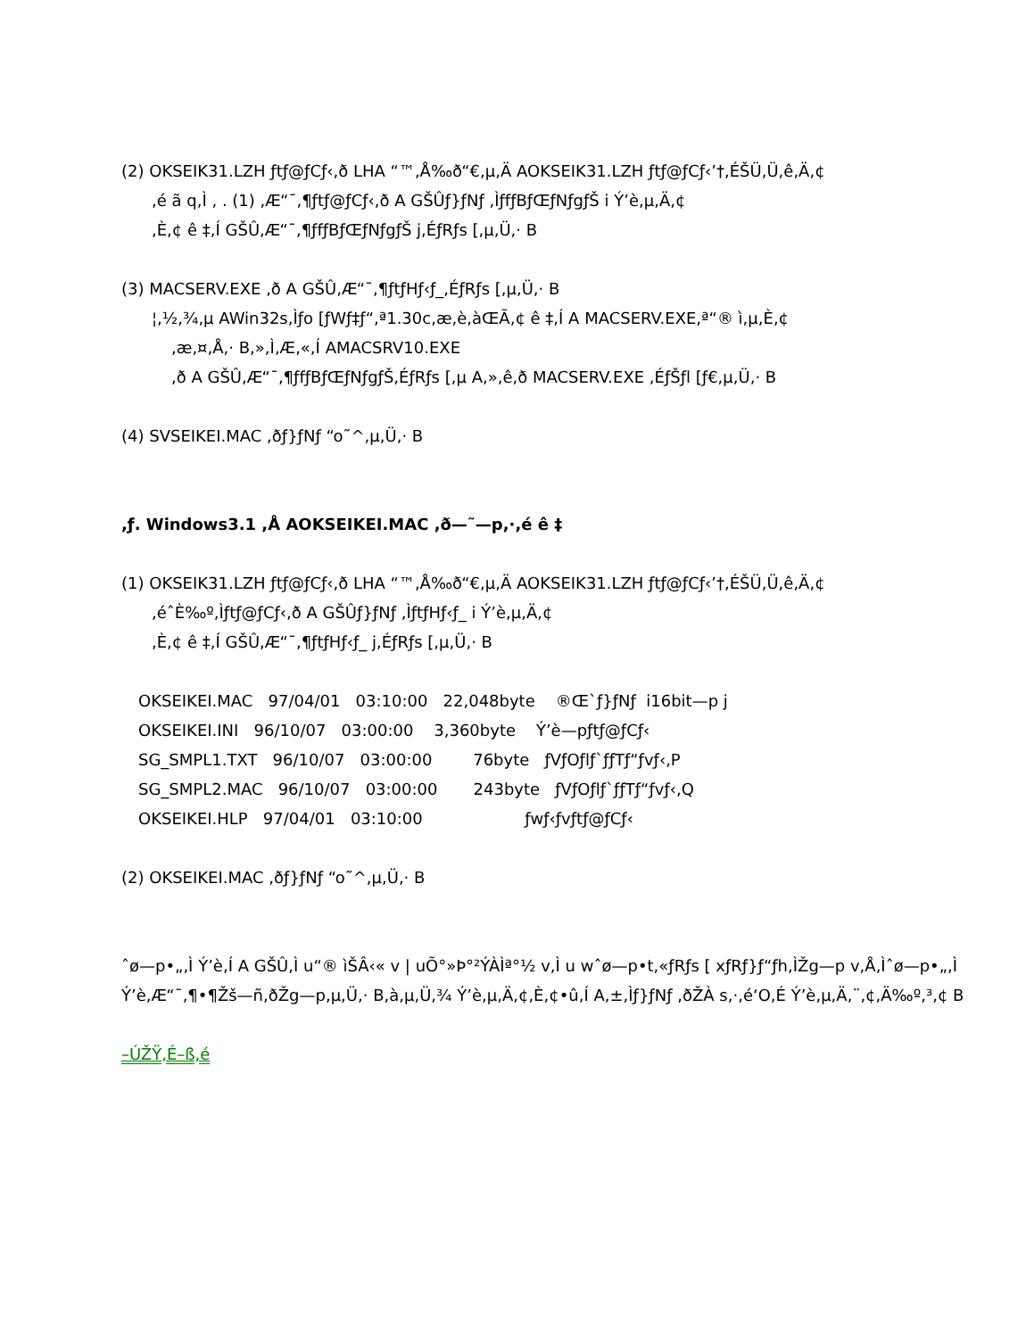(2) OKSEIK31.LZH ƒtƒ@ƒCƒ‹,ð LHA “™,Å‰ð“€,µ,Ä AOKSEIK31.LZH ƒtƒ@ƒCƒ‹’†,ÉŠÜ,Ü,ê,Ä,¢
,é ã q,Ì , . (1) ,Æ“¯,¶ƒtƒ@ƒCƒ‹,ð A GŠÛƒ}ƒNƒ ,ÌƒfƒBƒŒƒNƒgƒŠ i Ý’è,µ,Ä,¢
,È,¢ ê ‡,Í GŠÛ,Æ“¯,¶ƒfƒBƒŒƒNƒgƒŠ j,ÉƒRƒs [,µ,Ü,· B
(3) MACSERV.EXE ,ð A GŠÛ,Æ“¯,¶ƒtƒHƒ‹ƒ_,ÉƒRƒs [,µ,Ü,· B
¦,½,¾,µ AWin32s,Ìƒo [ƒWƒ‡ƒ“,ª1.30c,æ,è,àŒÃ,¢ ê ‡,Í A MACSERV.EXE,ª“® ì,µ,È,¢
,æ,¤,Å,· B,»,Ì,Æ,«,Í AMACSRV10.EXE
,ð A GŠÛ,Æ“¯,¶ƒfƒBƒŒƒNƒgƒŠ,ÉƒRƒs [,µ A,»,ê,ð MACSERV.EXE ,ÉƒŠƒl [ƒ€,µ,Ü,· B
(4) SVSEIKEI.MAC ,ðƒ}ƒNƒ “o˜^,µ,Ü,· B
,ƒ. Windows3.1 ,Å AOKSEIKEI.MAC ,ð—˜—p,·,é ê ‡
(1) OKSEIK31.LZH ƒtƒ@ƒCƒ‹,ð LHA “™,Å‰ð“€,µ,Ä AOKSEIK31.LZH ƒtƒ@ƒCƒ‹’†,ÉŠÜ,Ü,ê,Ä,¢
,éˆÈ‰º,Ìƒtƒ@ƒCƒ‹,ð A GŠÛƒ}ƒNƒ ,ÌƒtƒHƒ‹ƒ_ i Ý’è,µ,Ä,¢
,È,¢ ê ‡,Í GŠÛ,Æ“¯,¶ƒtƒHƒ‹ƒ_ j,ÉƒRƒs [,µ,Ü,· B
OKSEIKEI.MAC 97/04/01 03:10:00 22,048byte ®Œ`ƒ}ƒNƒ i16bit—p j
OKSEIKEI.INI 96/10/07 03:00:00 3,360byte Ý’è—pƒtƒ@ƒCƒ‹
SG_SMPL1.TXT 96/10/07 03:00:00 76byte ƒVƒOƒlƒ`ƒƒTƒ“ƒvƒ‹,P
SG_SMPL2.MAC 96/10/07 03:00:00 243byte ƒVƒOƒlƒ`ƒƒTƒ“ƒvƒ‹,Q
OKSEIKEI.HLP 97/04/01 03:10:00 ƒwƒ‹ƒvƒtƒ@ƒCƒ‹
(2) OKSEIKEI.MAC ,ðƒ}ƒNƒ “o˜^,µ,Ü,· B
ˆø—p•„,Ì Ý’è,Í A GŠÛ,Ì u“® ìŠÂ‹« v | uÕ°»Þ°²ÝÀÌª°½ v,Ì u wˆø—p•t,«ƒRƒs [ xƒRƒ}ƒ“ƒh,ÌŽg—p v,Å,Ìˆø—p•„,Ì Ý’è,Æ“¯,¶•¶Žš—ñ,ðŽg—p,µ,Ü,· B,à,µ,Ü,¾ Ý’è,µ,Ä,¢,È,¢•û,Í A,±,Ìƒ}ƒNƒ ,ðŽÀ s,·,é‘O,É Ý’è,µ,Ä,¨,¢,Ä‰º,³,¢ B
–ÚŽŸ,É–ß,é